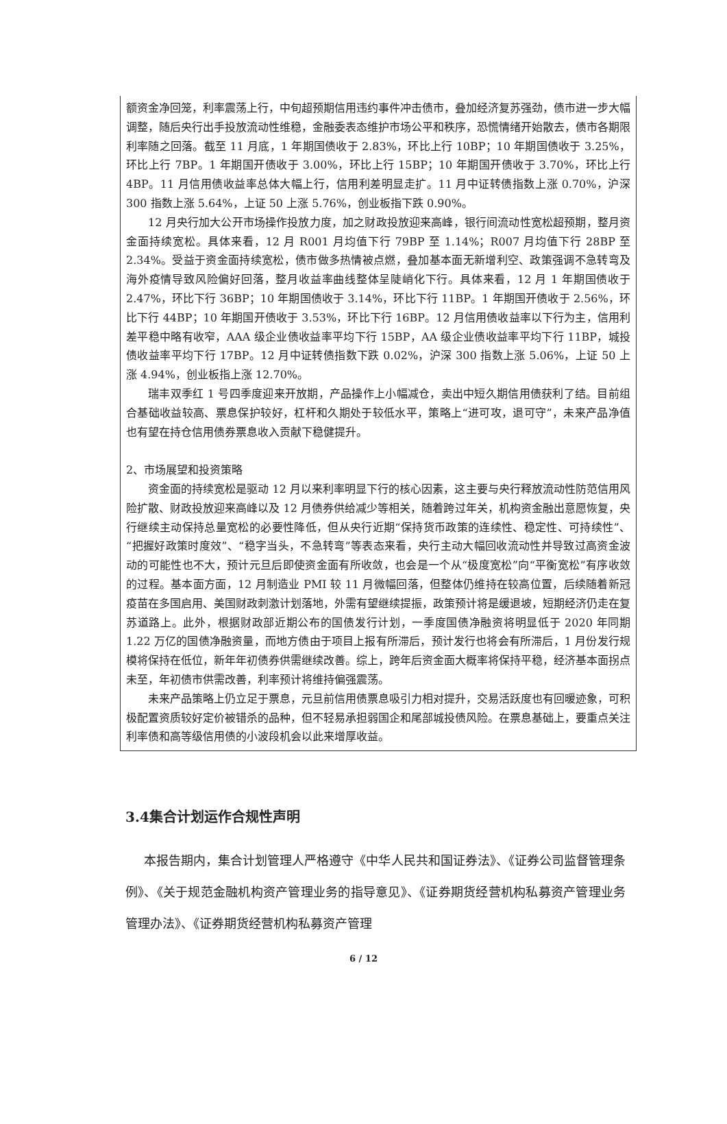额资金净回笼，利率震荡上行，中旬超预期信用违约事件冲击债市，叠加经济复苏强劲，债市进一步大幅调整，随后央行出手投放流动性维稳，金融委表态维护市场公平和秩序，恐慌情绪开始散去，债市各期限利率随之回落。截至 11 月底，1 年期国债收于 2.83%，环比上行 10BP；10 年期国债收于 3.25%，环比上行 7BP。1 年期国开债收于 3.00%，环比上行 15BP；10 年期国开债收于 3.70%，环比上行 4BP。11 月信用债收益率总体大幅上行，信用利差明显走扩。11 月中证转债指数上涨 0.70%，沪深 300 指数上涨 5.64%，上证 50 上涨 5.76%，创业板指下跌 0.90%。
12 月央行加大公开市场操作投放力度，加之财政投放迎来高峰，银行间流动性宽松超预期，整月资金面持续宽松。具体来看，12 月 R001 月均值下行 79BP 至 1.14%；R007 月均值下行 28BP 至 2.34%。受益于资金面持续宽松，债市做多热情被点燃，叠加基本面无新增利空、政策强调不急转弯及海外疫情导致风险偏好回落，整月收益率曲线整体呈陡峭化下行。具体来看，12 月 1 年期国债收于 2.47%，环比下行 36BP；10 年期国债收于 3.14%，环比下行 11BP。1 年期国开债收于 2.56%，环比下行 44BP；10 年期国开债收于 3.53%，环比下行 16BP。12 月信用债收益率以下行为主，信用利差平稳中略有收窄，AAA 级企业债收益率平均下行 15BP，AA 级企业债收益率平均下行 11BP，城投债收益率平均下行 17BP。12 月中证转债指数下跌 0.02%，沪深 300 指数上涨 5.06%，上证 50 上涨 4.94%，创业板指上涨 12.70%。
瑞丰双季红 1 号四季度迎来开放期，产品操作上小幅减仓，卖出中短久期信用债获利了结。目前组合基础收益较高、票息保护较好，杠杆和久期处于较低水平，策略上“进可攻，退可守”，未来产品净值也有望在持仓信用债券票息收入贡献下稳健提升。
2、市场展望和投资策略
资金面的持续宽松是驱动 12 月以来利率明显下行的核心因素，这主要与央行释放流动性防范信用风险扩散、财政投放迎来高峰以及 12 月债券供给减少等相关，随着跨过年关，机构资金融出意愿恢复，央行继续主动保持总量宽松的必要性降低，但从央行近期“保持货币政策的连续性、稳定性、可持续性”、“把握好政策时度效”、“稳字当头，不急转弯”等表态来看，央行主动大幅回收流动性并导致过高资金波动的可能性也不大，预计元旦后即使资金面有所收敛，也会是一个从“极度宽松”向“平衡宽松”有序收敛的过程。基本面方面，12 月制造业 PMI 较 11 月微幅回落，但整体仍维持在较高位置，后续随着新冠疫苗在多国启用、美国财政刺激计划落地，外需有望继续提振，政策预计将是缓退坡，短期经济仍走在复苏道路上。此外，根据财政部近期公布的国债发行计划，一季度国债净融资将明显低于 2020 年同期 1.22 万亿的国债净融资量，而地方债由于项目上报有所滞后，预计发行也将会有所滞后，1 月份发行规模将保持在低位，新年年初债券供需继续改善。综上，跨年后资金面大概率将保持平稳，经济基本面拐点未至，年初债市供需改善，利率预计将维持偏强震荡。
未来产品策略上仍立足于票息，元旦前信用债票息吸引力相对提升，交易活跃度也有回暖迹象，可积极配置资质较好定价被错杀的品种，但不轻易承担弱国企和尾部城投债风险。在票息基础上，要重点关注利率债和高等级信用债的小波段机会以此来增厚收益。
3.4集合计划运作合规性声明
  本报告期内，集合计划管理人严格遵守《中华人民共和国证券法》、《证券公司监督管理条例》、《关于规范金融机构资产管理业务的指导意见》、《证券期货经营机构私募资产管理业务管理办法》、《证券期货经营机构私募资产管理
6 / 12